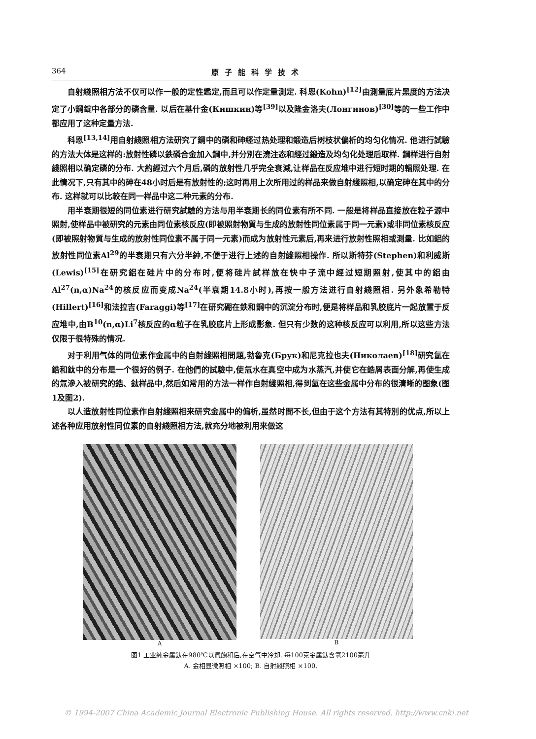364 原子能科学技术
自射綫照相方法不仅可以作一般的定性鑑定,而且可以作定量測定. 科恩(Kohn)<sup>[12]</sup>由測量底片黑度的方法决定了小鋼錠中各部分的磷含量. 以后在基什金(Кишкин)等<sup>[39]</sup>以及隆金洛夫(Лонгинов)<sup>[30]</sup>等的一些工作中都应用了这种定量方法.
科恩<sup>[13,14]</sup>用自射綫照相方法研究了鋼中的磷和砷經过热处理和鍛造后树枝状偏析的均匀化情况. 他进行試驗的方法大体是这样的:放射性磷以鉄磷合金加入鋼中,并分別在澆注态和經过鍛造及均匀化处理后取样. 鋼样进行自射綫照相以确定磷的分布. 大約經过六个月后,磷的放射性几乎完全衰減,让样品在反应堆中进行短时期的輻照处理. 在此情况下,只有其中的砷在48小时后是有放射性的;这时再用上次所用过的样品来做自射綫照相,以确定砷在其中的分布. 这样就可以比較在同一样品中这二种元素的分布.
用半衰期很短的同位素进行研究試驗的方法与用半衰期长的同位素有所不同. 一般是将样品直接放在粒子源中照射,使样品中被研究的元素由同位素核反应(即被照射物質与生成的放射性同位素属于同一元素)或非同位素核反应(即被照射物質与生成的放射性同位素不属于同一元素)而成为放射性元素后,再来进行放射性照相或測量. 比如鋁的放射性同位素Al<sup>29</sup>的半衰期只有六分半鈡,不便于进行上述的自射綫照相操作. 所以斯特芬(Stephen)和利威斯(Lewis)<sup>[15]</sup>在研究鋁在硅片中的分布时,便将硅片試样放在快中子流中經过短期照射,使其中的鋁由Al<sup>27</sup>(n,α)Na<sup>24</sup>的核反应而变成Na<sup>24</sup>(半衰期14.8小时),再按一般方法进行自射綫照相. 另外象希勒特(Hillert)<sup>[16]</sup>和法拉吉(Faraggi)等<sup>[17]</sup>在研究硼在鉄和鋼中的沉淀分布时,便是将样品和乳胶底片一起放置于反应堆中,由B<sup>10</sup>(n,α)Li<sup>7</sup>核反应的α粒子在乳胶底片上形成影象. 但只有少数的这种核反应可以利用,所以这些方法仅限于很特殊的情况.
对于利用气体的同位素作金属中的自射綫照相問題,勃魯克(Брук)和尼克拉也夫(Николаев)<sup>[18]</sup>研究氫在鋯和鈦中的分布是一个很好的例子. 在他們的試驗中,使氚水在真空中成为水蒸汽,并使它在鋯屑表面分解,再使生成的氚滲入被研究的鋯、鈦样品中,然后如常用的方法一样作自射綫照相,得到氫在这些金属中分布的很清晰的图象(图1及图2).
以人造放射性同位素作自射綫照相来研究金属中的偏析,虽然时間不长,但由于这个方法有其特別的优点,所以上述各种应用放射性同位素的自射綫照相方法,就充分地被利用来做这
A B
图1 工业純金属鈦在980℃以氚飽和后,在空气中冷却. 每100克金属鈦含氫2100毫升
A. 金相显微照相 ×100; B. 自射綫照相 ×100.
© 1994-2007 China Academic Journal Electronic Publishing House. All rights reserved. http://www.cnki.net